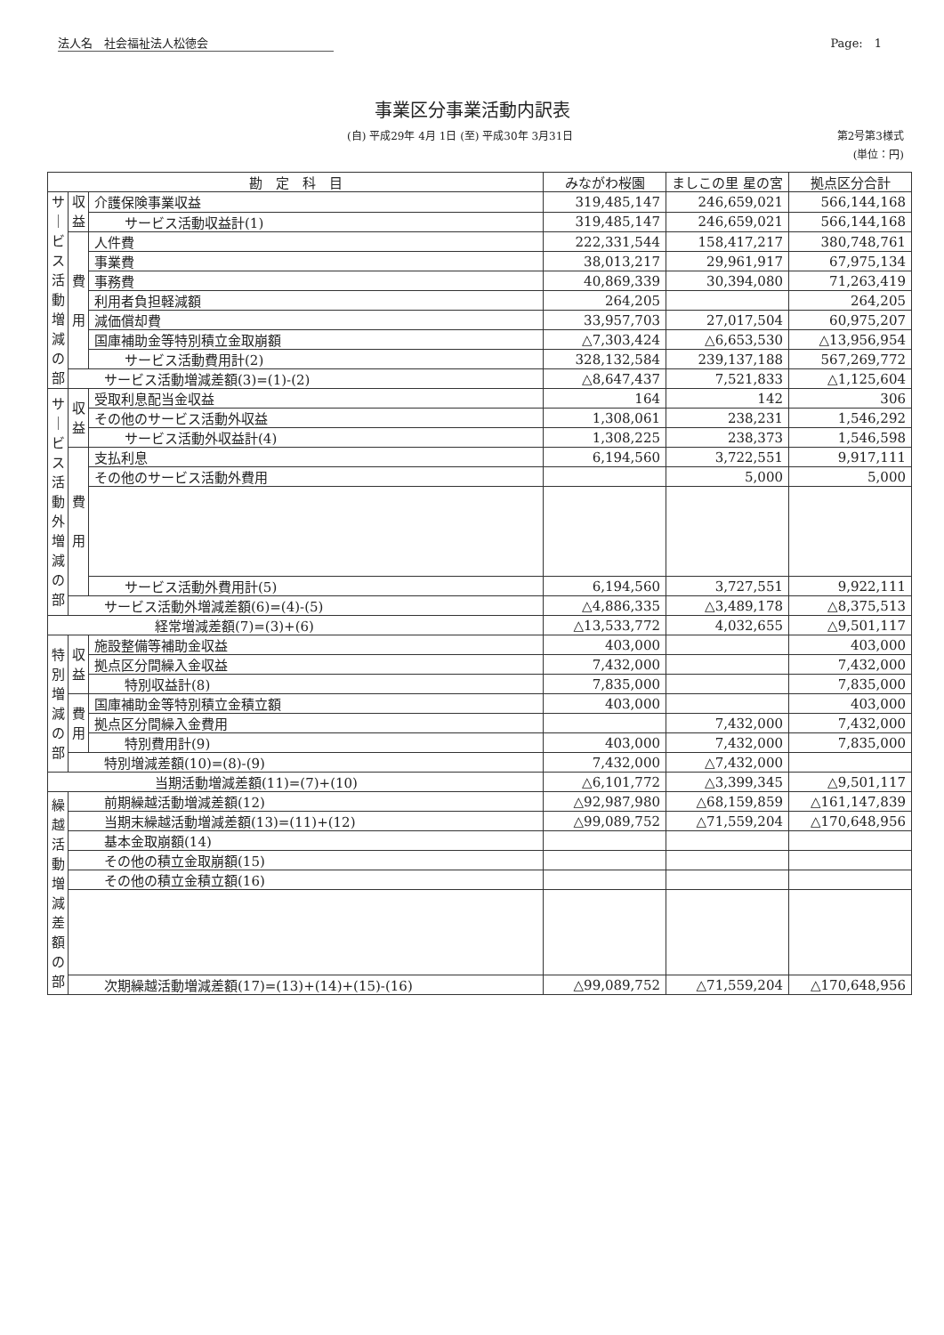法人名　社会福祉法人松徳会 Page:　1
事業区分事業活動内訳表
(自) 平成29年 4月 1日 (至) 平成30年 3月31日 第2号第3様式
(単位：円)
| 勘 定 科 目 | | | みながわ桜園 | ましこの里 星の宮 | 拠点区分合計 |
| --- | --- | --- | --- | --- | --- |
| サ ｜ ビ ス 活 動 増 減 の 部 | 収 益 | 介護保険事業収益 | 319,485,147 | 246,659,021 | 566,144,168 |
| | | サービス活動収益計(1) | 319,485,147 | 246,659,021 | 566,144,168 |
| | 費 用 | 人件費 | 222,331,544 | 158,417,217 | 380,748,761 |
| | | 事業費 | 38,013,217 | 29,961,917 | 67,975,134 |
| | | 事務費 | 40,869,339 | 30,394,080 | 71,263,419 |
| | | 利用者負担軽減額 | 264,205 | | 264,205 |
| | | 減価償却費 | 33,957,703 | 27,017,504 | 60,975,207 |
| | | 国庫補助金等特別積立金取崩額 | △7,303,424 | △6,653,530 | △13,956,954 |
| | | サービス活動費用計(2) | 328,132,584 | 239,137,188 | 567,269,772 |
| | サービス活動増減差額(3)=(1)-(2) | | △8,647,437 | 7,521,833 | △1,125,604 |
| サ ｜ ビ ス 活 動 外 増 減 の 部 | 収 益 | 受取利息配当金収益 | 164 | 142 | 306 |
| | | その他のサービス活動外収益 | 1,308,061 | 238,231 | 1,546,292 |
| | | サービス活動外収益計(4) | 1,308,225 | 238,373 | 1,546,598 |
| | 費 用 | 支払利息 | 6,194,560 | 3,722,551 | 9,917,111 |
| | | その他のサービス活動外費用 | | 5,000 | 5,000 |
| | | サービス活動外費用計(5) | 6,194,560 | 3,727,551 | 9,922,111 |
| | サービス活動外増減差額(6)=(4)-(5) | | △4,886,335 | △3,489,178 | △8,375,513 |
| 経常増減差額(7)=(3)+(6) | | | △13,533,772 | 4,032,655 | △9,501,117 |
| 特 別 増 減 の 部 | 収 益 | 施設整備等補助金収益 | 403,000 | | 403,000 |
| | | 拠点区分間繰入金収益 | 7,432,000 | | 7,432,000 |
| | | 特別収益計(8) | 7,835,000 | | 7,835,000 |
| | 費 用 | 国庫補助金等特別積立金積立額 | 403,000 | | 403,000 |
| | | 拠点区分間繰入金費用 | | 7,432,000 | 7,432,000 |
| | | 特別費用計(9) | 403,000 | 7,432,000 | 7,835,000 |
| | 特別増減差額(10)=(8)-(9) | | 7,432,000 | △7,432,000 | |
| 当期活動増減差額(11)=(7)+(10) | | | △6,101,772 | △3,399,345 | △9,501,117 |
| 繰 越 活 動 増 減 差 額 の 部 | 前期繰越活動増減差額(12) | | △92,987,980 | △68,159,859 | △161,147,839 |
| | 当期末繰越活動増減差額(13)=(11)+(12) | | △99,089,752 | △71,559,204 | △170,648,956 |
| | 基本金取崩額(14) | | | | |
| | その他の積立金取崩額(15) | | | | |
| | その他の積立金積立額(16) | | | | |
| | 次期繰越活動増減差額(17)=(13)+(14)+(15)-(16) | | △99,089,752 | △71,559,204 | △170,648,956 |